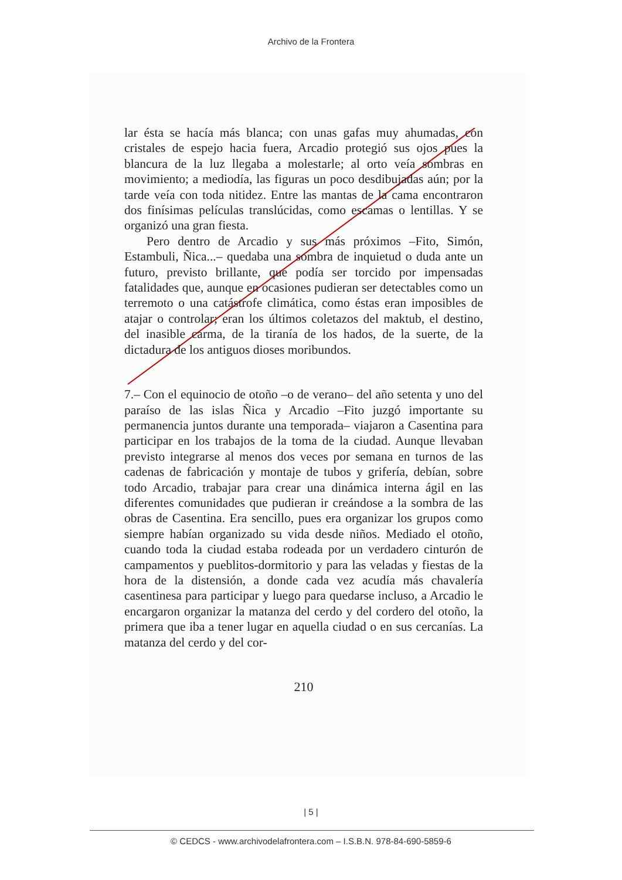Archivo de la Frontera
lar ésta se hacía más blanca; con unas gafas muy ahumadas, con cristales de espejo hacia fuera, Arcadio protegió sus ojos pues la blancura de la luz llegaba a molestarle; al orto veía sombras en movimiento; a mediodía, las figuras un poco desdibujadas aún; por la tarde veía con toda nitidez. Entre las mantas de la cama encontraron dos finísimas películas translúcidas, como escamas o lentillas. Y se organizó una gran fiesta.
Pero dentro de Arcadio y sus más próximos –Fito, Simón, Estambuli, Ñica...– quedaba una sombra de inquietud o duda ante un futuro, previsto brillante, que podía ser torcido por impensadas fatalidades que, aunque en ocasiones pudieran ser detectables como un terremoto o una catástrofe climática, como éstas eran imposibles de atajar o controlar; eran los últimos coletazos del maktub, el destino, del inasible carma, de la tiranía de los hados, de la suerte, de la dictadura de los antiguos dioses moribundos.
7.– Con el equinocio de otoño –o de verano– del año setenta y uno del paraíso de las islas Ñica y Arcadio –Fito juzgó importante su permanencia juntos durante una temporada– viajaron a Casentina para participar en los trabajos de la toma de la ciudad. Aunque llevaban previsto integrarse al menos dos veces por semana en turnos de las cadenas de fabricación y montaje de tubos y grifería, debían, sobre todo Arcadio, trabajar para crear una dinámica interna ágil en las diferentes comunidades que pudieran ir creándose a la sombra de las obras de Casentina. Era sencillo, pues era organizar los grupos como siempre habían organizado su vida desde niños. Mediado el otoño, cuando toda la ciudad estaba rodeada por un verdadero cinturón de campamentos y pueblitos-dormitorio y para las veladas y fiestas de la hora de la distensión, a donde cada vez acudía más chavalería casentinesa para participar y luego para quedarse incluso, a Arcadio le encargaron organizar la matanza del cerdo y del cordero del otoño, la primera que iba a tener lugar en aquella ciudad o en sus cercanías. La matanza del cerdo y del cor-
210
| 5 |
© CEDCS - www.archivodelafrontera.com – I.S.B.N. 978-84-690-5859-6